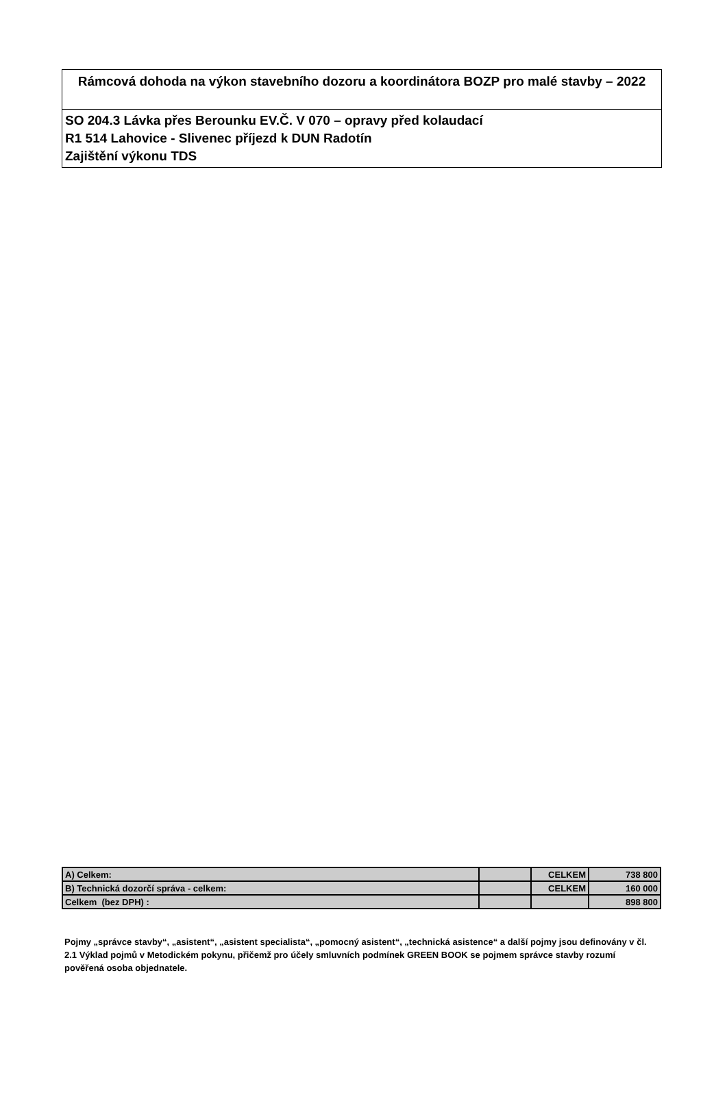Rámcová dohoda na výkon stavebního dozoru a koordinátora BOZP pro malé stavby – 2022
SO 204.3 Lávka přes Berounku EV.Č. V 070 – opravy před kolaudací
R1 514 Lahovice - Slivenec příjezd k DUN Radotín
Zajištění výkonu TDS
| A) Celkem: | | CELKEM | 738 800 |
| B) Technická dozorčí správa - celkem: | | CELKEM | 160 000 |
| Celkem (bez DPH) : | | | 898 800 |
Pojmy „správce stavby“, „asistent“, „asistent specialista“, „pomocný asistent“, „technická asistence“ a další pojmy jsou definovány v čl. 2.1 Výklad pojmů v Metodickém pokynu, přičemž pro účely smluvních podmínek GREEN BOOK se pojmem správce stavby rozumí pověřená osoba objednatele.